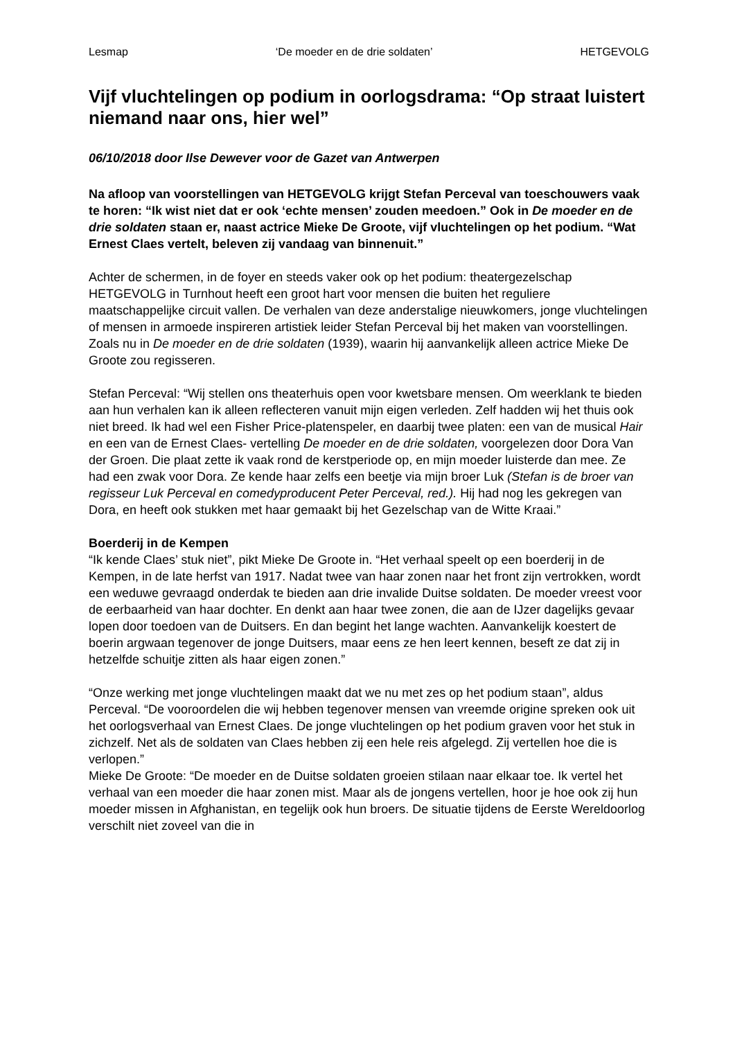Lesmap ‘De moeder en de drie soldaten’ HETGEVOLG
Vijf vluchtelingen op podium in oorlogsdrama: “Op straat luistert niemand naar ons, hier wel”
06/10/2018 door Ilse Dewever voor de Gazet van Antwerpen
Na afloop van voorstellingen van HETGEVOLG krijgt Stefan Perceval van toeschouwers vaak te horen: “Ik wist niet dat er ook ‘echte mensen’ zouden meedoen.” Ook in De moeder en de drie soldaten staan er, naast actrice Mieke De Groote, vijf vluchtelingen op het podium. “Wat Ernest Claes vertelt, beleven zij vandaag van binnenuit.”
Achter de schermen, in de foyer en steeds vaker ook op het podium: theatergezelschap HETGEVOLG in Turnhout heeft een groot hart voor mensen die buiten het reguliere maatschappelijke circuit vallen. De verhalen van deze anderstalige nieuwkomers, jonge vluchtelingen of mensen in armoede inspireren artistiek leider Stefan Perceval bij het maken van voorstellingen. Zoals nu in De moeder en de drie soldaten (1939), waarin hij aanvankelijk alleen actrice Mieke De Groote zou regisseren.
Stefan Perceval: “Wij stellen ons theaterhuis open voor kwetsbare mensen. Om weerklank te bieden aan hun verhalen kan ik alleen reflecteren vanuit mijn eigen verleden. Zelf hadden wij het thuis ook niet breed. Ik had wel een Fisher Price-platenspeler, en daarbij twee platen: een van de musical Hair en een van de Ernest Claes- vertelling De moeder en de drie soldaten, voorgelezen door Dora Van der Groen. Die plaat zette ik vaak rond de kerstperiode op, en mijn moeder luisterde dan mee. Ze had een zwak voor Dora. Ze kende haar zelfs een beetje via mijn broer Luk (Stefan is de broer van regisseur Luk Perceval en comedyproducent Peter Perceval, red.). Hij had nog les gekregen van Dora, en heeft ook stukken met haar gemaakt bij het Gezelschap van de Witte Kraai.”
Boerderij in de Kempen
“Ik kende Claes’ stuk niet”, pikt Mieke De Groote in. “Het verhaal speelt op een boerderij in de Kempen, in de late herfst van 1917. Nadat twee van haar zonen naar het front zijn vertrokken, wordt een weduwe gevraagd onderdak te bieden aan drie invalide Duitse soldaten. De moeder vreest voor de eerbaarheid van haar dochter. En denkt aan haar twee zonen, die aan de IJzer dagelijks gevaar lopen door toedoen van de Duitsers. En dan begint het lange wachten. Aanvankelijk koestert de boerin argwaan tegenover de jonge Duitsers, maar eens ze hen leert kennen, beseft ze dat zij in hetzelfde schuitje zitten als haar eigen zonen.”
“Onze werking met jonge vluchtelingen maakt dat we nu met zes op het podium staan”, aldus Perceval. “De vooroordelen die wij hebben tegenover mensen van vreemde origine spreken ook uit het oorlogsverhaal van Ernest Claes. De jonge vluchtelingen op het podium graven voor het stuk in zichzelf. Net als de soldaten van Claes hebben zij een hele reis afgelegd. Zij vertellen hoe die is verlopen.”
Mieke De Groote: “De moeder en de Duitse soldaten groeien stilaan naar elkaar toe. Ik vertel het verhaal van een moeder die haar zonen mist. Maar als de jongens vertellen, hoor je hoe ook zij hun moeder missen in Afghanistan, en tegelijk ook hun broers. De situatie tijdens de Eerste Wereldoorlog verschilt niet zoveel van die in